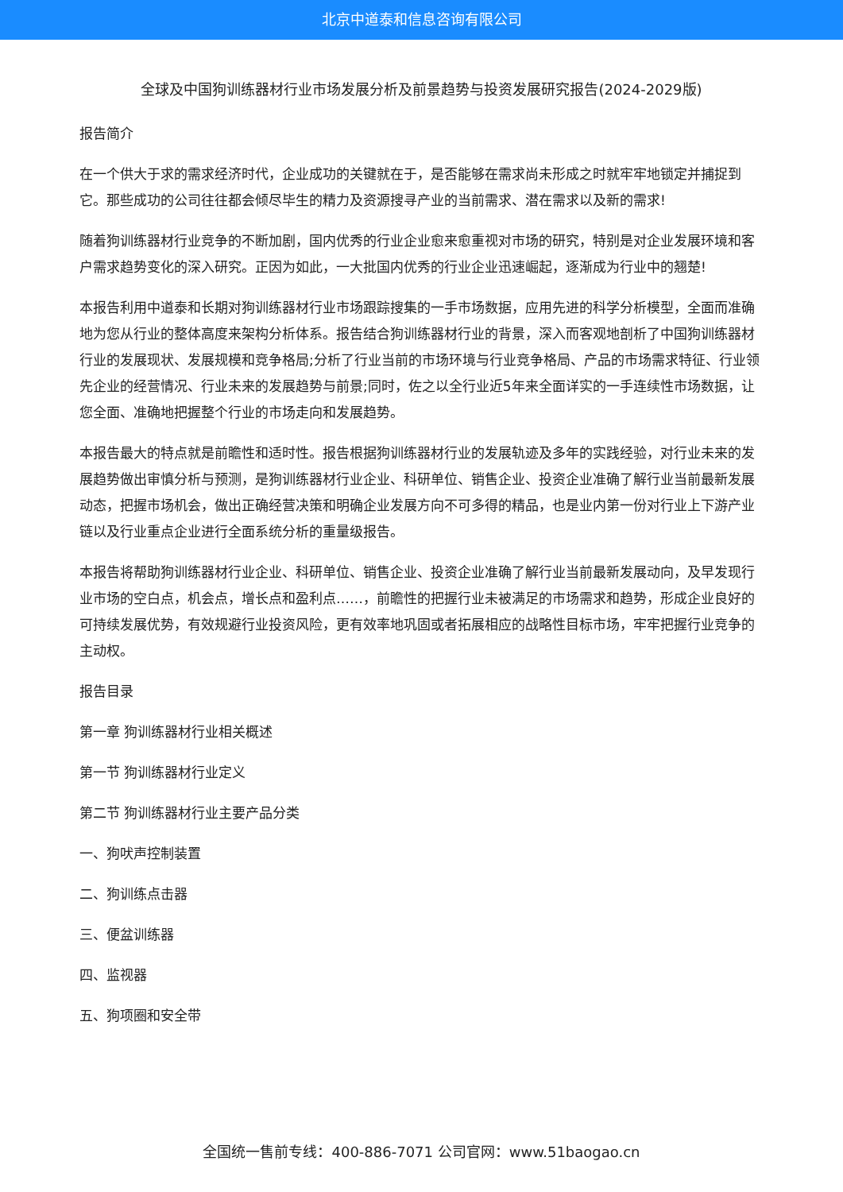北京中道泰和信息咨询有限公司
全球及中国狗训练器材行业市场发展分析及前景趋势与投资发展研究报告(2024-2029版)
报告简介
在一个供大于求的需求经济时代，企业成功的关键就在于，是否能够在需求尚未形成之时就牢牢地锁定并捕捉到它。那些成功的公司往往都会倾尽毕生的精力及资源搜寻产业的当前需求、潜在需求以及新的需求!
随着狗训练器材行业竞争的不断加剧，国内优秀的行业企业愈来愈重视对市场的研究，特别是对企业发展环境和客户需求趋势变化的深入研究。正因为如此，一大批国内优秀的行业企业迅速崛起，逐渐成为行业中的翘楚!
本报告利用中道泰和长期对狗训练器材行业市场跟踪搜集的一手市场数据，应用先进的科学分析模型，全面而准确地为您从行业的整体高度来架构分析体系。报告结合狗训练器材行业的背景，深入而客观地剖析了中国狗训练器材行业的发展现状、发展规模和竞争格局;分析了行业当前的市场环境与行业竞争格局、产品的市场需求特征、行业领先企业的经营情况、行业未来的发展趋势与前景;同时，佐之以全行业近5年来全面详实的一手连续性市场数据，让您全面、准确地把握整个行业的市场走向和发展趋势。
本报告最大的特点就是前瞻性和适时性。报告根据狗训练器材行业的发展轨迹及多年的实践经验，对行业未来的发展趋势做出审慎分析与预测，是狗训练器材行业企业、科研单位、销售企业、投资企业准确了解行业当前最新发展动态，把握市场机会，做出正确经营决策和明确企业发展方向不可多得的精品，也是业内第一份对行业上下游产业链以及行业重点企业进行全面系统分析的重量级报告。
本报告将帮助狗训练器材行业企业、科研单位、销售企业、投资企业准确了解行业当前最新发展动向，及早发现行业市场的空白点，机会点，增长点和盈利点……，前瞻性的把握行业未被满足的市场需求和趋势，形成企业良好的可持续发展优势，有效规避行业投资风险，更有效率地巩固或者拓展相应的战略性目标市场，牢牢把握行业竞争的主动权。
报告目录
第一章 狗训练器材行业相关概述
第一节 狗训练器材行业定义
第二节 狗训练器材行业主要产品分类
一、狗吠声控制装置
二、狗训练点击器
三、便盆训练器
四、监视器
五、狗项圈和安全带
全国统一售前专线：400-886-7071 公司官网：www.51baogao.cn